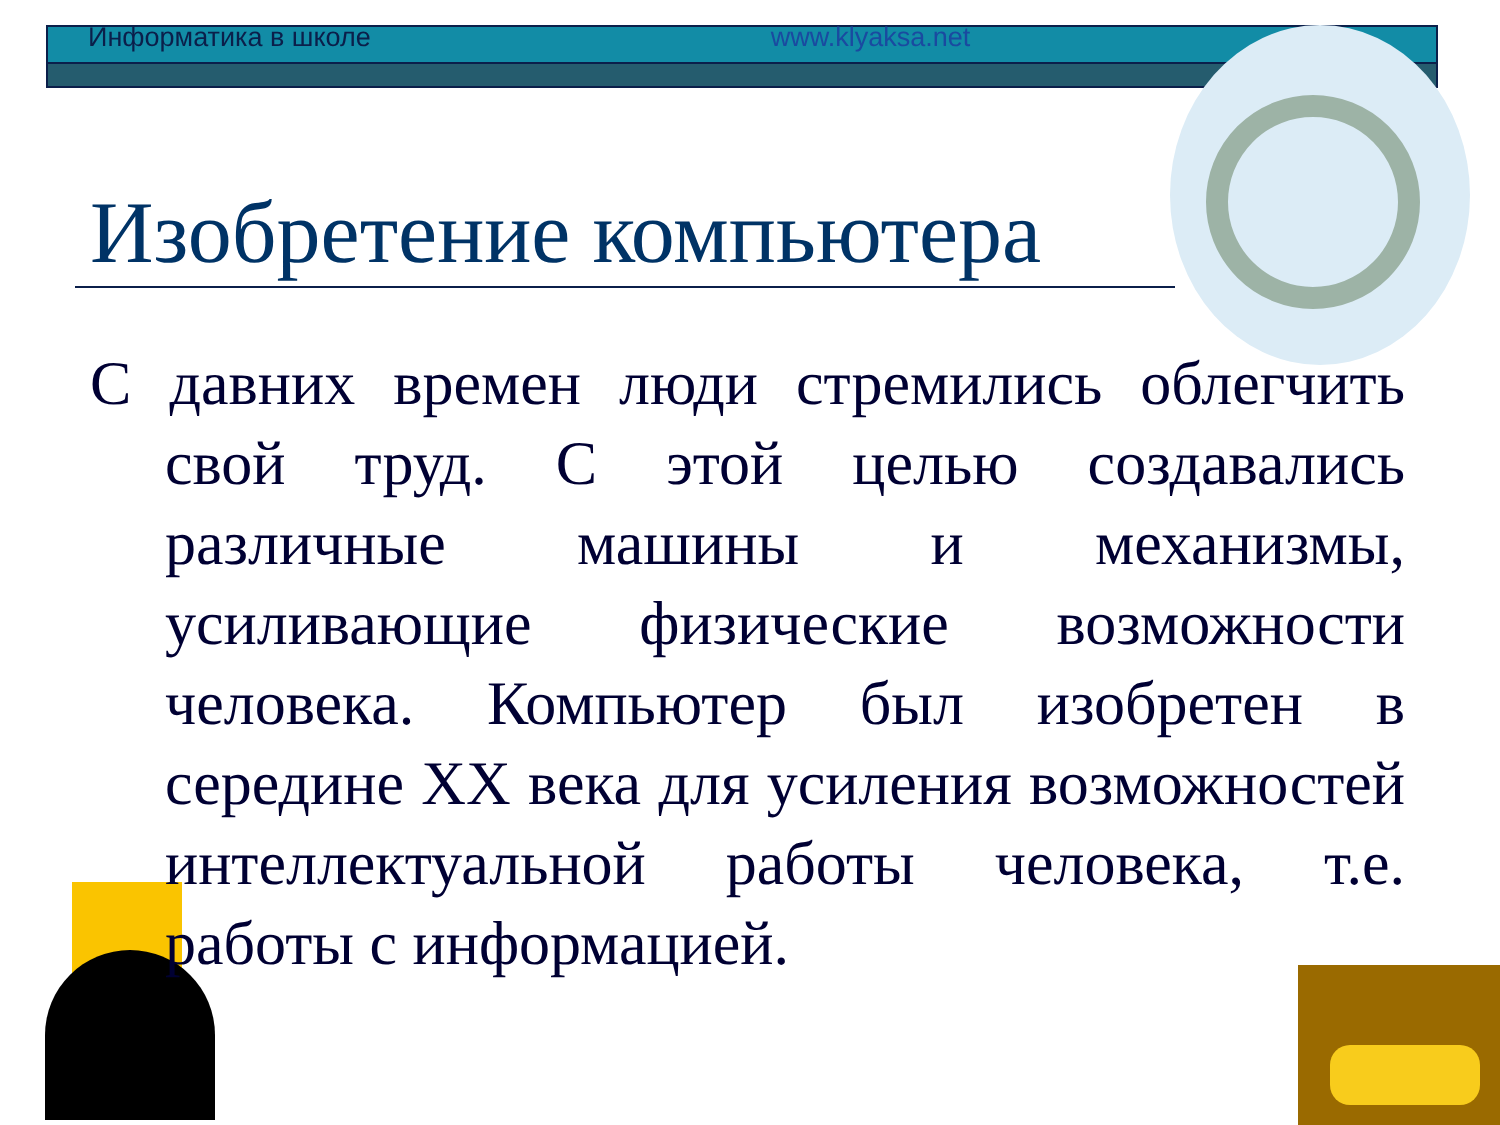Информатика в школе www.klyaksa.net
Изобретение компьютера
С давних времен люди стремились облегчить свой труд. С этой целью создавались различные машины и механизмы, усиливающие физические возможности человека. Компьютер был изобретен в середине XX века для усиления возможностей интеллектуальной работы человека, т.е. работы с информацией.